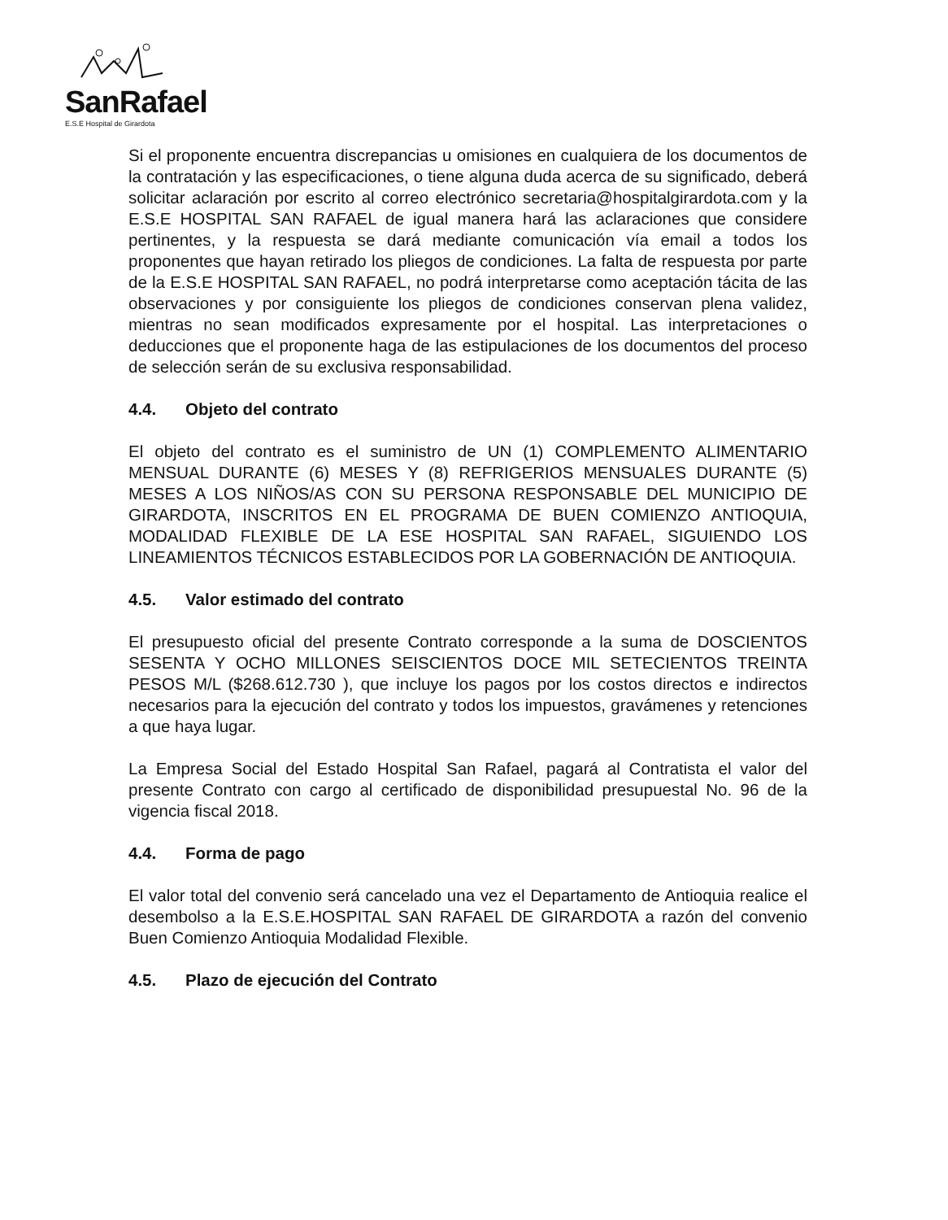SanRafael
E.S.E Hospital de Girardota
Si el proponente encuentra discrepancias u omisiones en cualquiera de los documentos de la contratación y las especificaciones, o tiene alguna duda acerca de su significado, deberá solicitar aclaración por escrito al correo electrónico secretaria@hospitalgirardota.com y la E.S.E HOSPITAL SAN RAFAEL de igual manera hará las aclaraciones que considere pertinentes, y la respuesta se dará mediante comunicación vía email a todos los proponentes que hayan retirado los pliegos de condiciones. La falta de respuesta por parte de la E.S.E HOSPITAL SAN RAFAEL, no podrá interpretarse como aceptación tácita de las observaciones y por consiguiente los pliegos de condiciones conservan plena validez, mientras no sean modificados expresamente por el hospital. Las interpretaciones o deducciones que el proponente haga de las estipulaciones de los documentos del proceso de selección serán de su exclusiva responsabilidad.
4.4. Objeto del contrato
El objeto del contrato es el suministro de UN (1) COMPLEMENTO ALIMENTARIO MENSUAL DURANTE (6) MESES Y (8) REFRIGERIOS MENSUALES DURANTE (5) MESES A LOS NIÑOS/AS CON SU PERSONA RESPONSABLE DEL MUNICIPIO DE GIRARDOTA, INSCRITOS EN EL PROGRAMA DE BUEN COMIENZO ANTIOQUIA, MODALIDAD FLEXIBLE DE LA ESE HOSPITAL SAN RAFAEL, SIGUIENDO LOS LINEAMIENTOS TÉCNICOS ESTABLECIDOS POR LA GOBERNACIÓN DE ANTIOQUIA.
4.5. Valor estimado del contrato
El presupuesto oficial del presente Contrato corresponde a la suma de DOSCIENTOS SESENTA Y OCHO MILLONES SEISCIENTOS DOCE MIL SETECIENTOS TREINTA PESOS M/L ($268.612.730 ), que incluye los pagos por los costos directos e indirectos necesarios para la ejecución del contrato y todos los impuestos, gravámenes y retenciones a que haya lugar.
La Empresa Social del Estado Hospital San Rafael, pagará al Contratista el valor del presente Contrato con cargo al certificado de disponibilidad presupuestal No. 96 de la vigencia fiscal 2018.
4.4. Forma de pago
El valor total del convenio será cancelado una vez el Departamento de Antioquia realice el desembolso a la E.S.E.HOSPITAL SAN RAFAEL DE GIRARDOTA a razón del convenio Buen Comienzo Antioquia Modalidad Flexible.
4.5. Plazo de ejecución del Contrato